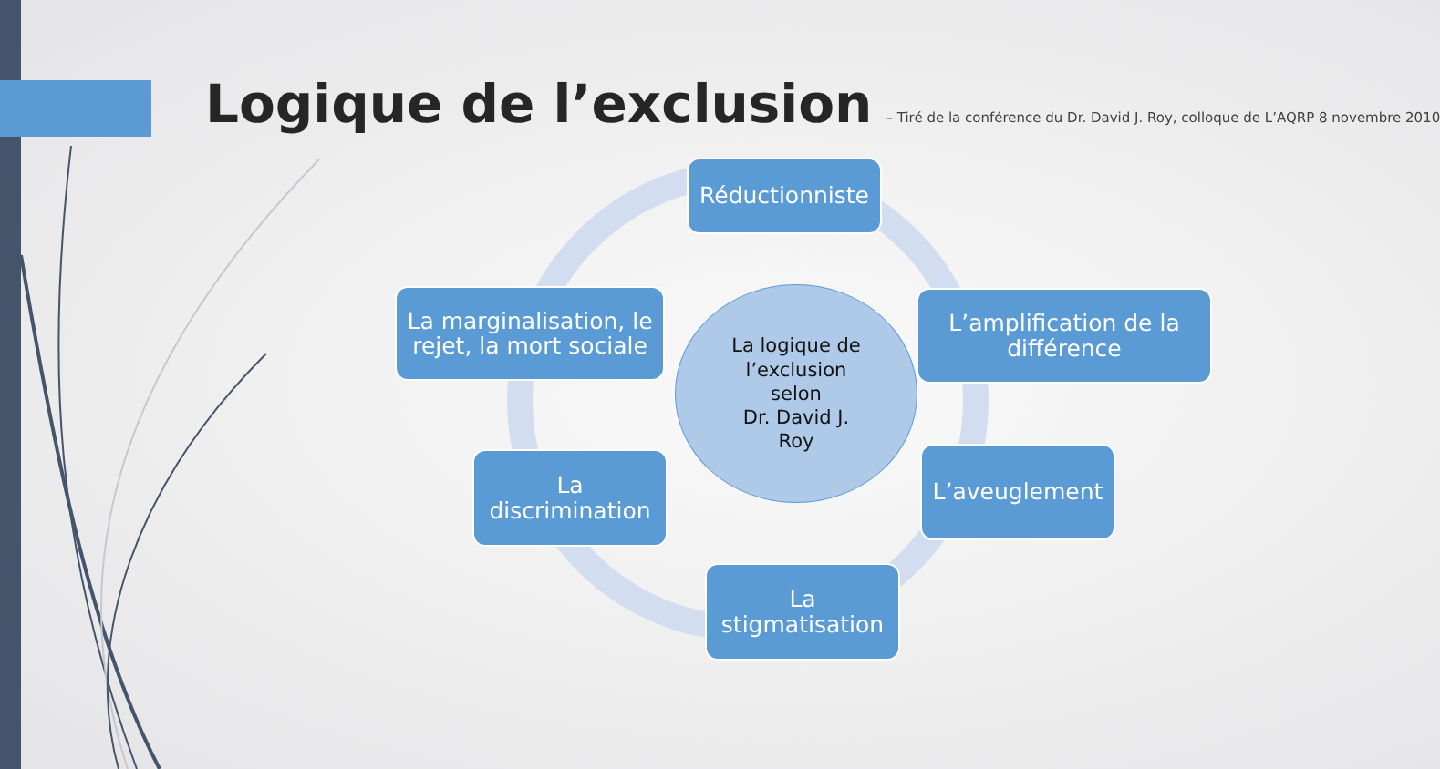Logique de l’exclusion
– Tiré de la conférence du Dr. David J. Roy, colloque de L’AQRP 8 novembre 2010
Réductionniste
L’amplification de la différence
L’aveuglement
La stigmatisation
La discrimination
La marginalisation, le rejet, la mort sociale
La logique de
l’exclusion
selon
Dr. David J.
Roy